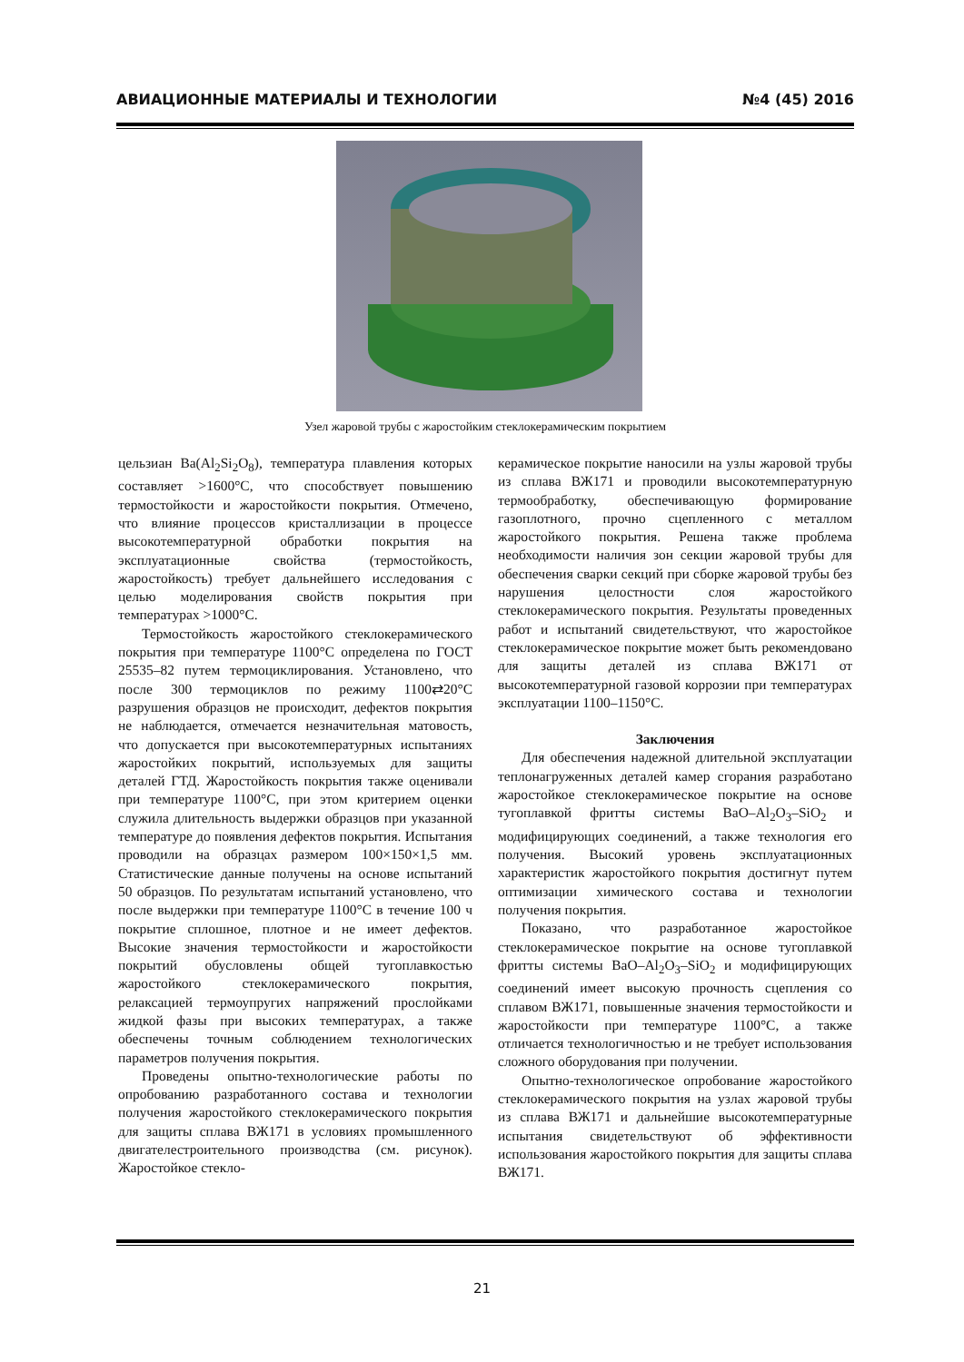АВИАЦИОННЫЕ МАТЕРИАЛЫ И ТЕХНОЛОГИИ №4 (45) 2016
Узел жаровой трубы с жаростойким стеклокерамическим покрытием
цельзиан Ba(Al<sub>2</sub>Si<sub>2</sub>O<sub>8</sub>), температура плавления которых составляет >1600°C, что способствует повышению термостойкости и жаростойкости покрытия. Отмечено, что влияние процессов кристаллизации в процессе высокотемпературной обработки покрытия на эксплуатационные свойства (термостойкость, жаростойкость) требует дальнейшего исследования с целью моделирования свойств покрытия при температурах >1000°C.
Термостойкость жаростойкого стеклокерамического покрытия при температуре 1100°C определена по ГОСТ 25535–82 путем термоциклирования. Установлено, что после 300 термоциклов по режиму 1100⇄20°C разрушения образцов не происходит, дефектов покрытия не наблюдается, отмечается незначительная матовость, что допускается при высокотемпературных испытаниях жаростойких покрытий, используемых для защиты деталей ГТД. Жаростойкость покрытия также оценивали при температуре 1100°C, при этом критерием оценки служила длительность выдержки образцов при указанной температуре до появления дефектов покрытия. Испытания проводили на образцах размером 100×150×1,5 мм. Статистические данные получены на основе испытаний 50 образцов. По результатам испытаний установлено, что после выдержки при температуре 1100°C в течение 100 ч покрытие сплошное, плотное и не имеет дефектов. Высокие значения термостойкости и жаростойкости покрытий обусловлены общей тугоплавкостью жаростойкого стеклокерамического покрытия, релаксацией термоупругих напряжений прослойками жидкой фазы при высоких температурах, а также обеспечены точным соблюдением технологических параметров получения покрытия.
Проведены опытно-технологические работы по опробованию разработанного состава и технологии получения жаростойкого стеклокерамического покрытия для защиты сплава ВЖ171 в условиях промышленного двигателестроительного производства (см. рисунок). Жаростойкое стекло-
керамическое покрытие наносили на узлы жаровой трубы из сплава ВЖ171 и проводили высокотемпературную термообработку, обеспечивающую формирование газоплотного, прочно сцепленного с металлом жаростойкого покрытия. Решена также проблема необходимости наличия зон секции жаровой трубы для обеспечения сварки секций при сборке жаровой трубы без нарушения целостности слоя жаростойкого стеклокерамического покрытия. Результаты проведенных работ и испытаний свидетельствуют, что жаростойкое стеклокерамическое покрытие может быть рекомендовано для защиты деталей из сплава ВЖ171 от высокотемпературной газовой коррозии при температурах эксплуатации 1100–1150°C.
Заключения
Для обеспечения надежной длительной эксплуатации теплонагруженных деталей камер сгорания разработано жаростойкое стеклокерамическое покрытие на основе тугоплавкой фритты системы BaO–Al<sub>2</sub>O<sub>3</sub>–SiO<sub>2</sub> и модифицирующих соединений, а также технология его получения. Высокий уровень эксплуатационных характеристик жаростойкого покрытия достигнут путем оптимизации химического состава и технологии получения покрытия.
Показано, что разработанное жаростойкое стеклокерамическое покрытие на основе тугоплавкой фритты системы BaO–Al<sub>2</sub>O<sub>3</sub>–SiO<sub>2</sub> и модифицирующих соединений имеет высокую прочность сцепления со сплавом ВЖ171, повышенные значения термостойкости и жаростойкости при температуре 1100°C, а также отличается технологичностью и не требует использования сложного оборудования при получении.
Опытно-технологическое опробование жаростойкого стеклокерамического покрытия на узлах жаровой трубы из сплава ВЖ171 и дальнейшие высокотемпературные испытания свидетельствуют об эффективности использования жаростойкого покрытия для защиты сплава ВЖ171.
21